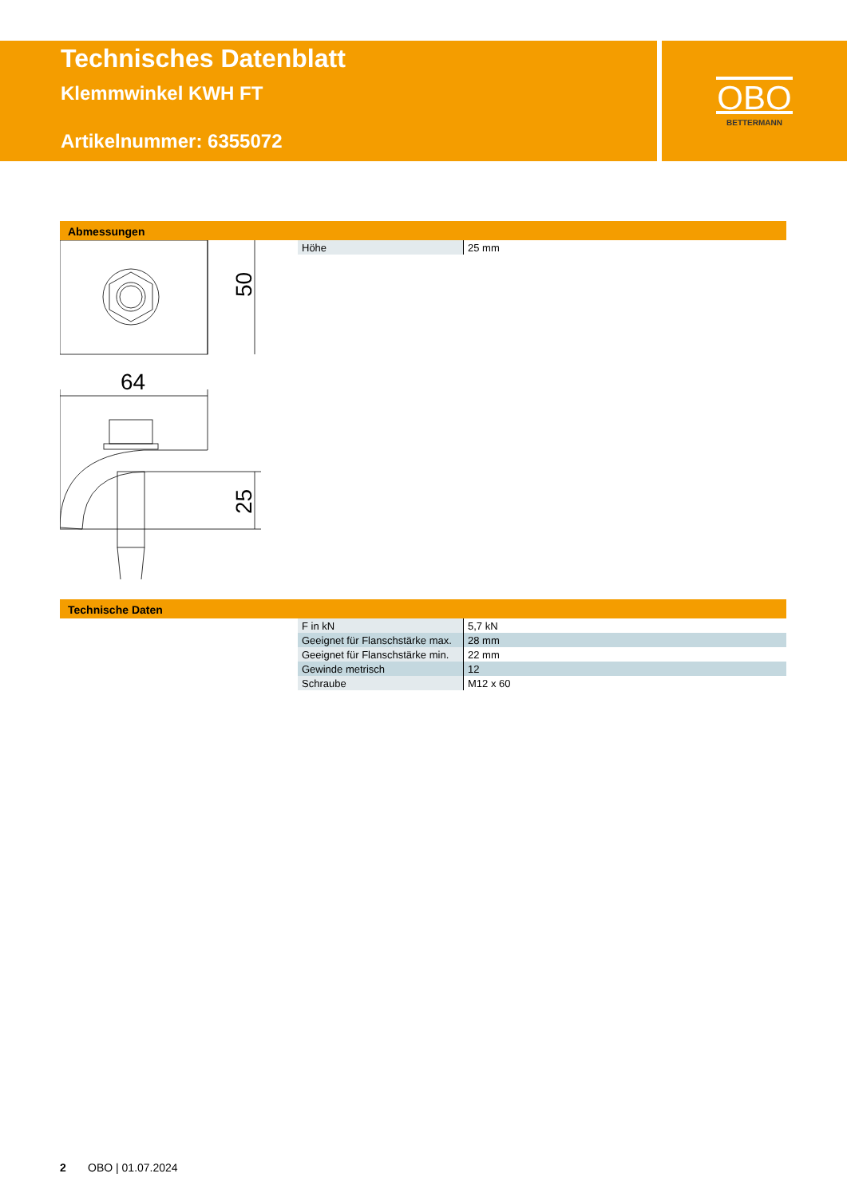Technisches Datenblatt
Klemmwinkel KWH FT
Artikelnummer: 6355072
OBO
BETTERMANN
Abmessungen
| Höhe | 25 mm |
50
64
25
Technische Daten
| F in kN | 5,7 kN |
| Geeignet für Flanschstärke max. | 28 mm |
| Geeignet für Flanschstärke min. | 22 mm |
| Gewinde metrisch | 12 |
| Schraube | M12 x 60 |
2 OBO | 01.07.2024